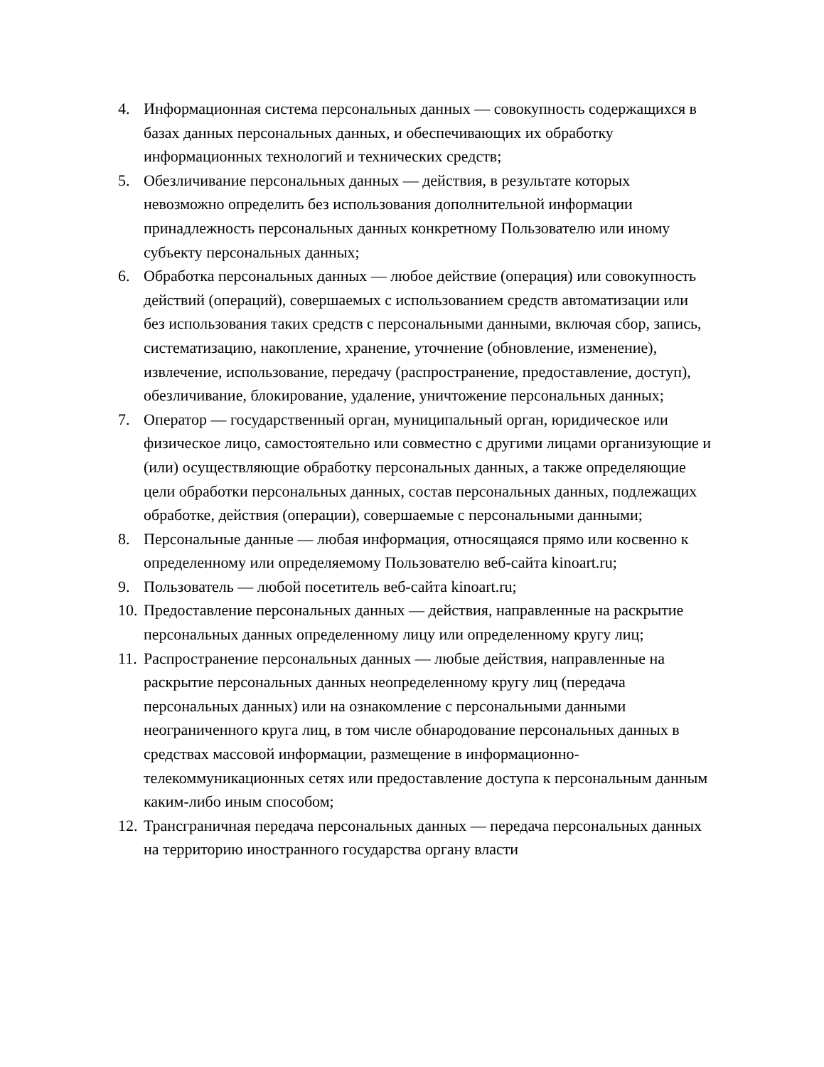4. Информационная система персональных данных — совокупность содержащихся в базах данных персональных данных, и обеспечивающих их обработку информационных технологий и технических средств;
5. Обезличивание персональных данных — действия, в результате которых невозможно определить без использования дополнительной информации принадлежность персональных данных конкретному Пользователю или иному субъекту персональных данных;
6. Обработка персональных данных — любое действие (операция) или совокупность действий (операций), совершаемых с использованием средств автоматизации или без использования таких средств с персональными данными, включая сбор, запись, систематизацию, накопление, хранение, уточнение (обновление, изменение), извлечение, использование, передачу (распространение, предоставление, доступ), обезличивание, блокирование, удаление, уничтожение персональных данных;
7. Оператор — государственный орган, муниципальный орган, юридическое или физическое лицо, самостоятельно или совместно с другими лицами организующие и (или) осуществляющие обработку персональных данных, а также определяющие цели обработки персональных данных, состав персональных данных, подлежащих обработке, действия (операции), совершаемые с персональными данными;
8. Персональные данные — любая информация, относящаяся прямо или косвенно к определенному или определяемому Пользователю веб-сайта kinoart.ru;
9. Пользователь — любой посетитель веб-сайта kinoart.ru;
10. Предоставление персональных данных — действия, направленные на раскрытие персональных данных определенному лицу или определенному кругу лиц;
11. Распространение персональных данных — любые действия, направленные на раскрытие персональных данных неопределенному кругу лиц (передача персональных данных) или на ознакомление с персональными данными неограниченного круга лиц, в том числе обнародование персональных данных в средствах массовой информации, размещение в информационно-телекоммуникационных сетях или предоставление доступа к персональным данным каким-либо иным способом;
12. Трансграничная передача персональных данных — передача персональных данных на территорию иностранного государства органу власти